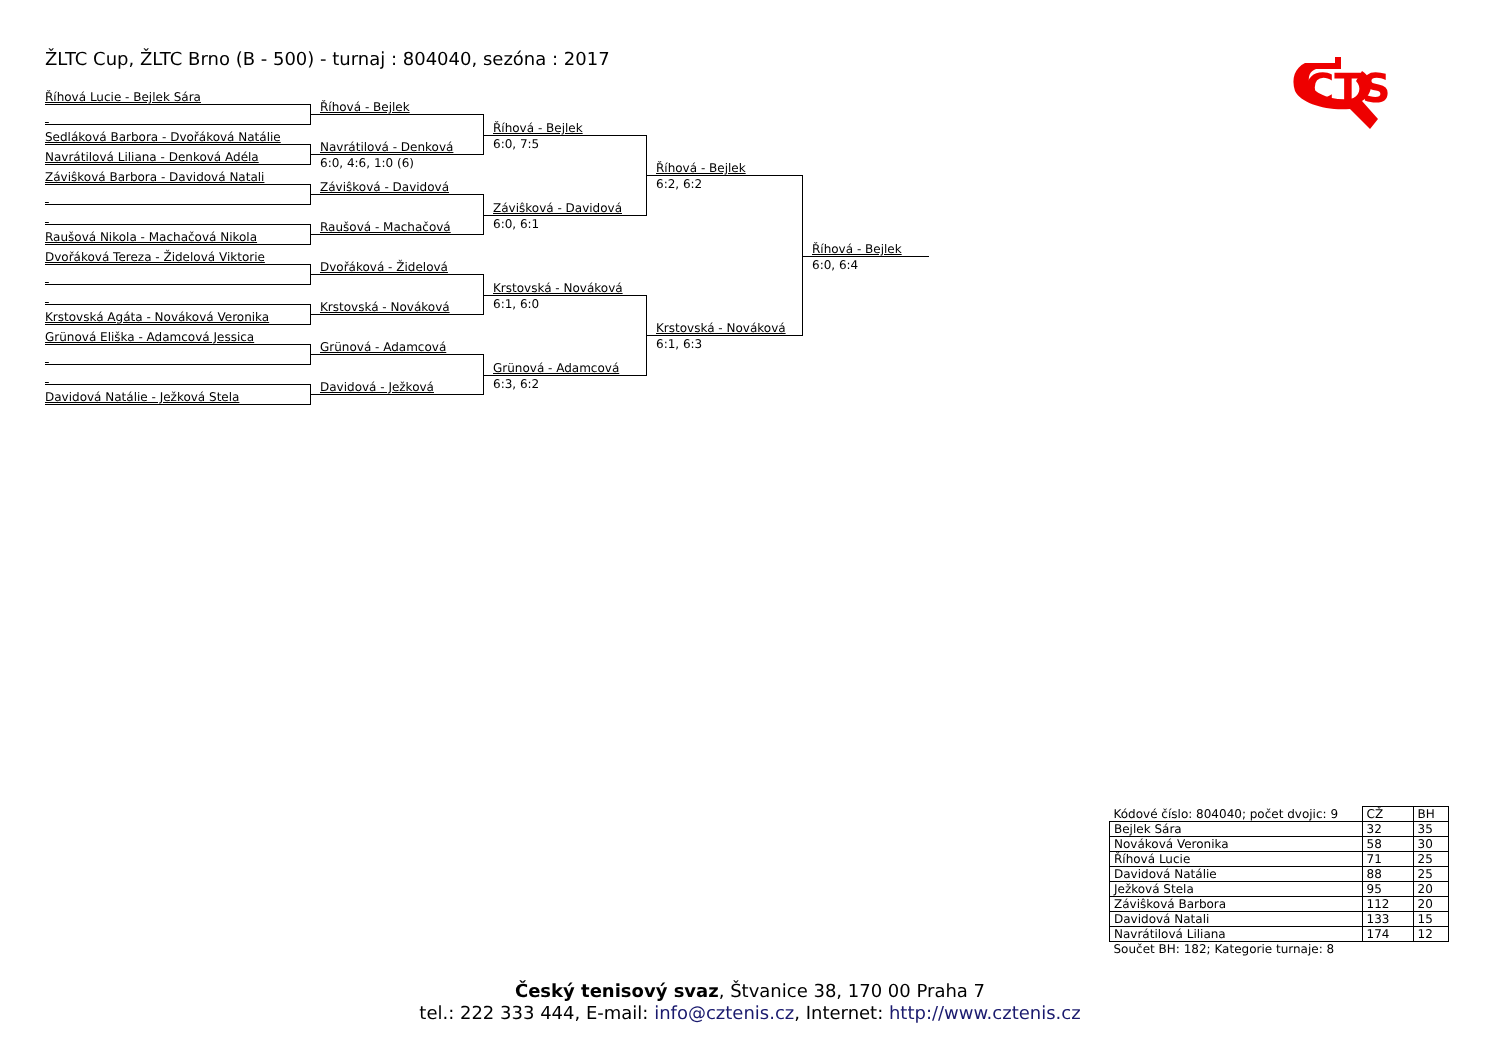ŽLTC Cup, ŽLTC Brno (B - 500) - turnaj : 804040, sezóna : 2017
CTS
Říhová Lucie - Bejlek Sára
Sedláková Barbora - Dvořáková Natálie
Navrátilová Liliana - Denková Adéla
Záviŝková Barbora - Davidová Natali
Raušová Nikola - Machačová Nikola
Dvořáková Tereza - Židelová Viktorie
Krstovská Agáta - Nováková Veronika
Grünová Eliška - Adamcová Jessica
Davidová Natálie - Ježková Stela
Říhová - Bejlek
Navrátilová - Denková
6:0, 4:6, 1:0 (6)
Záviŝková - Davidová
Raušová - Machačová
Dvořáková - Židelová
Krstovská - Nováková
Grünová - Adamcová
Davidová - Ježková
Říhová - Bejlek
6:0, 7:5
Záviŝková - Davidová
6:0, 6:1
Krstovská - Nováková
6:1, 6:0
Grünová - Adamcová
6:3, 6:2
Říhová - Bejlek
6:2, 6:2
Krstovská - Nováková
6:1, 6:3
Říhová - Bejlek
6:0, 6:4
| Kódové číslo: 804040; počet dvojic: 9 | CŽ | BH |
| Bejlek Sára | 32 | 35 |
| Nováková Veronika | 58 | 30 |
| Říhová Lucie | 71 | 25 |
| Davidová Natálie | 88 | 25 |
| Ježková Stela | 95 | 20 |
| Záviŝková Barbora | 112 | 20 |
| Davidová Natali | 133 | 15 |
| Navrátilová Liliana | 174 | 12 |
| Součet BH: 182; Kategorie turnaje: 8 | | |
Český tenisový svaz, Štvanice 38, 170 00 Praha 7
tel.: 222 333 444, E-mail: info@cztenis.cz, Internet: http://www.cztenis.cz